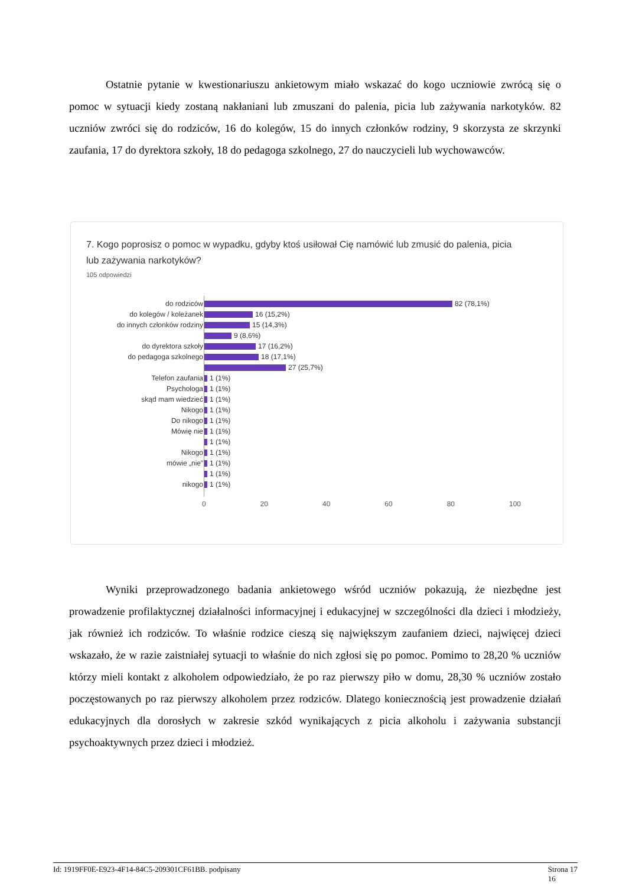Ostatnie pytanie w kwestionariuszu ankietowym miało wskazać do kogo uczniowie zwrócą się o pomoc w sytuacji kiedy zostaną nakłaniani lub zmuszani do palenia, picia lub zażywania narkotyków. 82 uczniów zwróci się do rodziców, 16 do kolegów, 15 do innych członków rodziny, 9 skorzysta ze skrzynki zaufania, 17 do dyrektora szkoły, 18 do pedagoga szkolnego, 27 do nauczycieli lub wychowawców.
7. Kogo poprosisz o pomoc w wypadku, gdyby ktoś usiłował Cię namówić lub zmusić do palenia, picia lub zażywania narkotyków?
105 odpowiedzi
do rodziców 82 (78,1%)
do kolegów / koleżanek 16 (15,2%)
do innych członków rodziny 15 (14,3%)
9 (8,6%)
do dyrektora szkoły 17 (16,2%)
do pedagoga szkolnego 18 (17,1%)
27 (25,7%)
Telefon zaufania 1 (1%)
Psychologa 1 (1%)
skąd mam wiedzieć 1 (1%)
Nikogo 1 (1%)
Do nikogo 1 (1%)
Mówię nie 1 (1%)
1 (1%)
Nikogo 1 (1%)
mówie „nie” 1 (1%)
1 (1%)
nikogo 1 (1%)
0 20 40 60 80 100
Wyniki przeprowadzonego badania ankietowego wśród uczniów pokazują, że niezbędne jest prowadzenie profilaktycznej działalności informacyjnej i edukacyjnej w szczególności dla dzieci i młodzieży, jak również ich rodziców. To właśnie rodzice cieszą się największym zaufaniem dzieci, najwięcej dzieci wskazało, że w razie zaistniałej sytuacji to właśnie do nich zgłosi się po pomoc. Pomimo to 28,20 % uczniów którzy mieli kontakt z alkoholem odpowiedziało, że po raz pierwszy piło w domu, 28,30 % uczniów zostało poczęstowanych po raz pierwszy alkoholem przez rodziców. Dlatego koniecznością jest prowadzenie działań edukacyjnych dla dorosłych w zakresie szkód wynikających z picia alkoholu i zażywania substancji psychoaktywnych przez dzieci i młodzież.
Id: 1919FF0E-E923-4F14-84C5-209301CF61BB. podpisany Strona 17
16